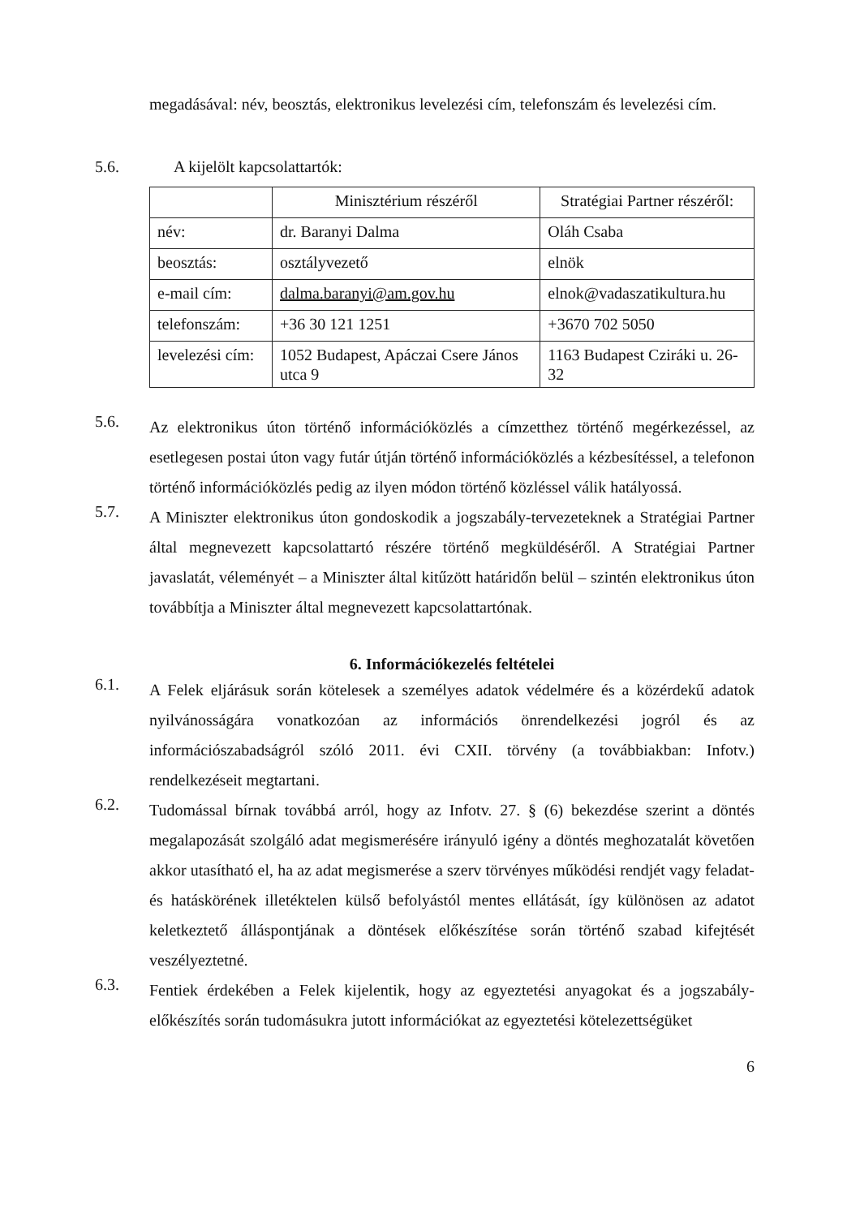megadásával: név, beosztás, elektronikus levelezési cím, telefonszám és levelezési cím.
5.6. A kijelölt kapcsolattartók:
| | Minisztérium részéről | Stratégiai Partner részéről: |
| név: | dr. Baranyi Dalma | Oláh Csaba |
| beosztás: | osztályvezető | elnök |
| e-mail cím: | dalma.baranyi@am.gov.hu | elnok@vadaszatikultura.hu |
| telefonszám: | +36 30 121 1251 | +3670 702 5050 |
| levelezési cím: | 1052 Budapest, Apáczai Csere János utca 9 | 1163 Budapest Cziráki u. 26-32 |
5.6.
Az elektronikus úton történő információközlés a címzetthez történő megérkezéssel, az esetlegesen postai úton vagy futár útján történő információközlés a kézbesítéssel, a telefonon történő információközlés pedig az ilyen módon történő közléssel válik hatályossá.
5.7.
A Miniszter elektronikus úton gondoskodik a jogszabály-tervezeteknek a Stratégiai Partner által megnevezett kapcsolattartó részére történő megküldéséről. A Stratégiai Partner javaslatát, véleményét – a Miniszter által kitűzött határidőn belül – szintén elektronikus úton továbbítja a Miniszter által megnevezett kapcsolattartónak.
6. Információkezelés feltételei
6.1.
A Felek eljárásuk során kötelesek a személyes adatok védelmére és a közérdekű adatok nyilvánosságára vonatkozóan az információs önrendelkezési jogról és az információszabadságról szóló 2011. évi CXII. törvény (a továbbiakban: Infotv.) rendelkezéseit megtartani.
6.2.
Tudomással bírnak továbbá arról, hogy az Infotv. 27. § (6) bekezdése szerint a döntés megalapozását szolgáló adat megismerésére irányuló igény a döntés meghozatalát követően akkor utasítható el, ha az adat megismerése a szerv törvényes működési rendjét vagy feladat- és hatáskörének illetéktelen külső befolyástól mentes ellátását, így különösen az adatot keletkeztető álláspontjának a döntések előkészítése során történő szabad kifejtését veszélyeztetné.
6.3.
Fentiek érdekében a Felek kijelentik, hogy az egyeztetési anyagokat és a jogszabály-előkészítés során tudomásukra jutott információkat az egyeztetési kötelezettségüket
6